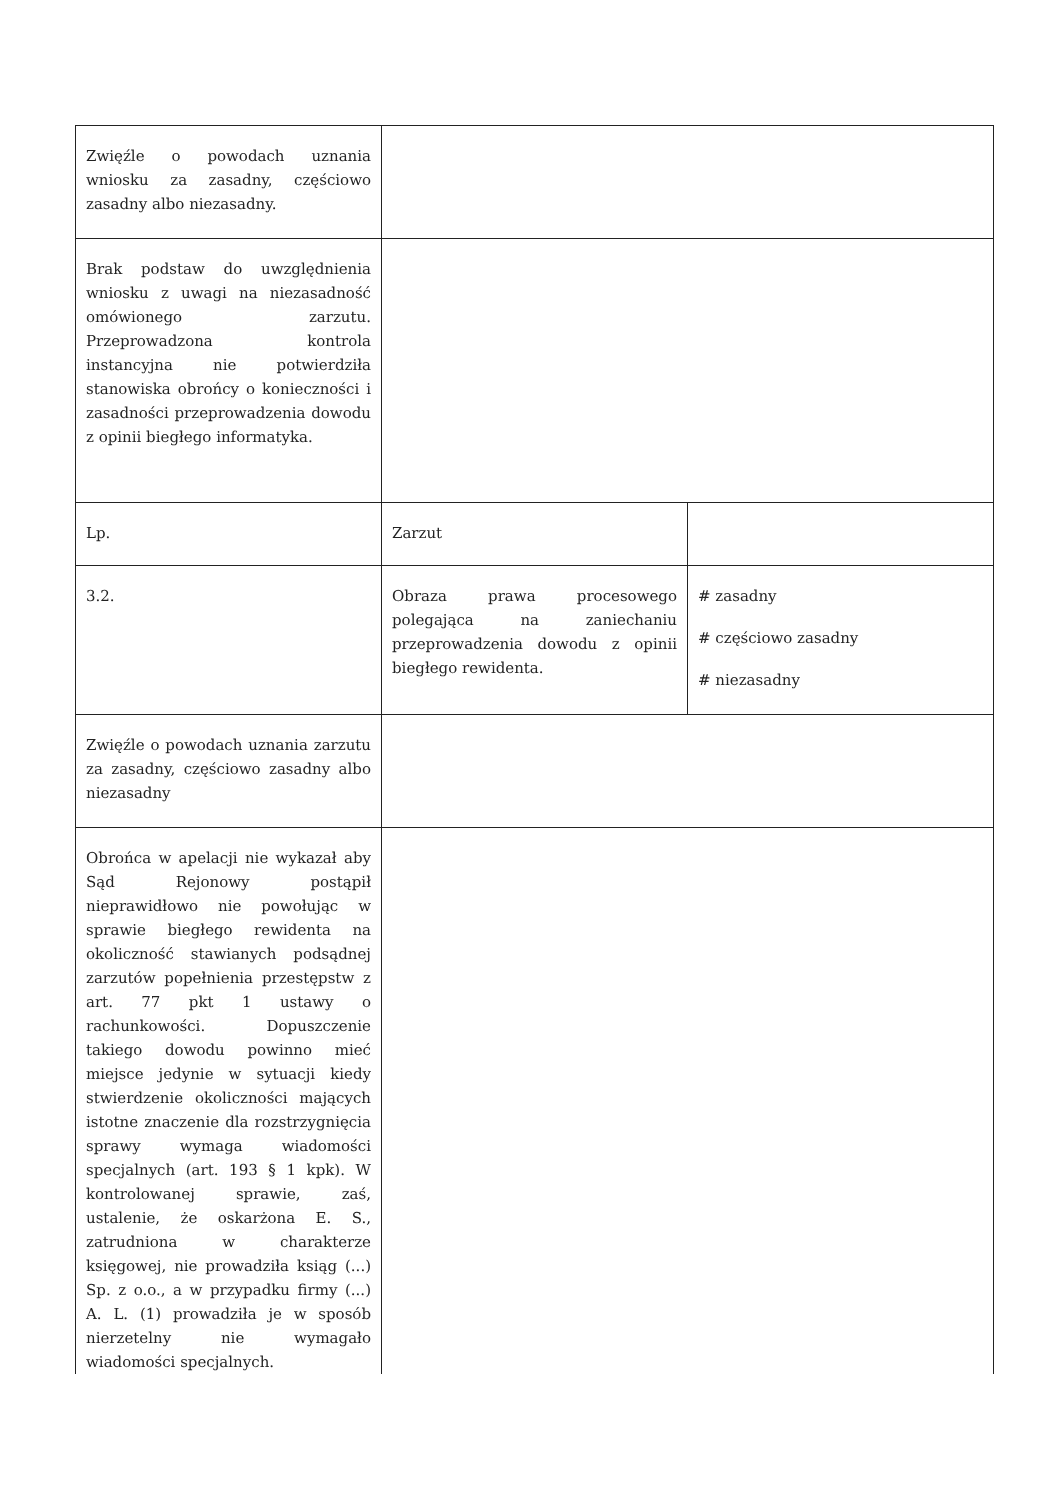| Zwięźle o powodach uznania wniosku za zasadny, częściowo zasadny albo niezasadny. | | |
| Brak podstaw do uwzględnienia wniosku z uwagi na niezasadność omówionego zarzutu. Przeprowadzona kontrola instancyjna nie potwierdziła stanowiska obrońcy o konieczności i zasadności przeprowadzenia dowodu z opinii biegłego informatyka. | | |
| Lp. | Zarzut | |
| 3.2. | Obraza prawa procesowego polegająca na zaniechaniu przeprowadzenia dowodu z opinii biegłego rewidenta. | # zasadny # częściowo zasadny # niezasadny |
| Zwięźle o powodach uznania zarzutu za zasadny, częściowo zasadny albo niezasadny | | |
| Obrońca w apelacji nie wykazał aby Sąd Rejonowy postąpił nieprawidłowo nie powołując w sprawie biegłego rewidenta na okoliczność stawianych podsądnej zarzutów popełnienia przestępstw z art. 77 pkt 1 ustawy o rachunkowości. Dopuszczenie takiego dowodu powinno mieć miejsce jedynie w sytuacji kiedy stwierdzenie okoliczności mających istotne znaczenie dla rozstrzygnięcia sprawy wymaga wiadomości specjalnych (art. 193 § 1 kpk). W kontrolowanej sprawie, zaś, ustalenie, że oskarżona E. S., zatrudniona w charakterze księgowej, nie prowadziła ksiąg (...) Sp. z o.o., a w przypadku firmy (...) A. L. (1) prowadziła je w sposób nierzetelny nie wymagało wiadomości specjalnych. | | |